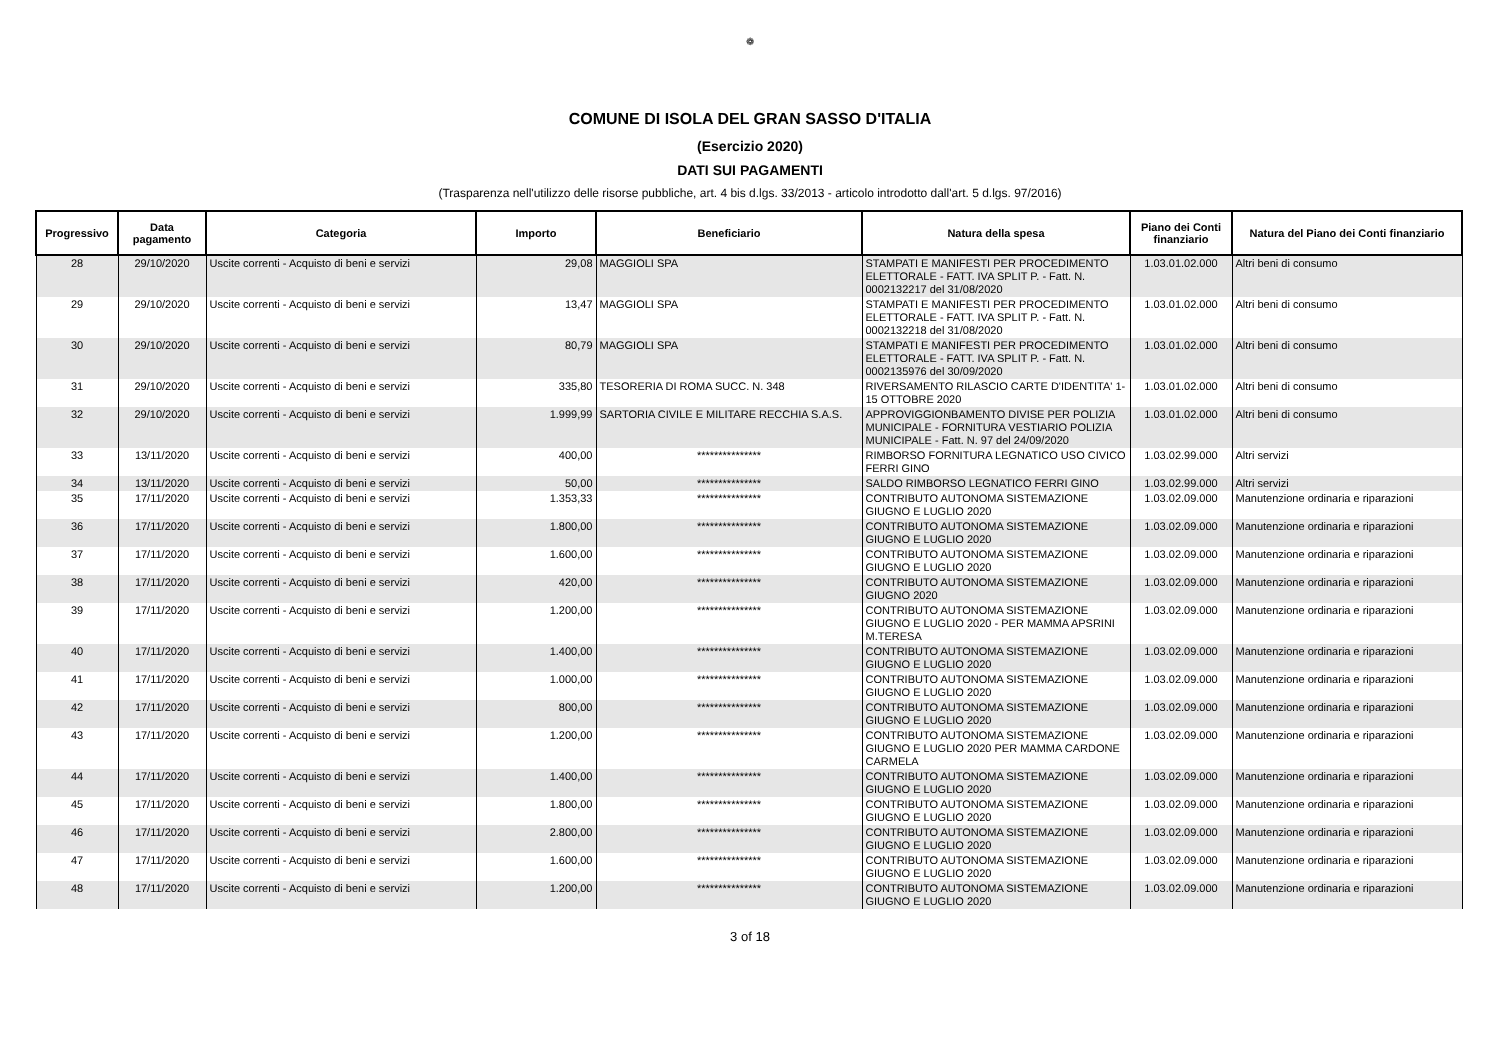❁
COMUNE DI ISOLA DEL GRAN SASSO D'ITALIA
(Esercizio 2020)
DATI SUI PAGAMENTI
(Trasparenza nell'utilizzo delle risorse pubbliche, art. 4 bis d.lgs. 33/2013 - articolo introdotto dall'art. 5 d.lgs. 97/2016)
| Progressivo | Data pagamento | Categoria | Importo | Beneficiario | Natura della spesa | Piano dei Conti finanziario | Natura del Piano dei Conti finanziario |
| --- | --- | --- | --- | --- | --- | --- | --- |
| 28 | 29/10/2020 | Uscite correnti - Acquisto di beni e servizi | 29,08 | MAGGIOLI SPA | STAMPATI E MANIFESTI PER PROCEDIMENTO ELETTORALE - FATT. IVA SPLIT P. - Fatt. N. 0002132217 del 31/08/2020 | 1.03.01.02.000 | Altri beni di consumo |
| 29 | 29/10/2020 | Uscite correnti - Acquisto di beni e servizi | 13,47 | MAGGIOLI SPA | STAMPATI E MANIFESTI PER PROCEDIMENTO ELETTORALE - FATT. IVA SPLIT P. - Fatt. N. 0002132218 del 31/08/2020 | 1.03.01.02.000 | Altri beni di consumo |
| 30 | 29/10/2020 | Uscite correnti - Acquisto di beni e servizi | 80,79 | MAGGIOLI SPA | STAMPATI E MANIFESTI PER PROCEDIMENTO ELETTORALE - FATT. IVA SPLIT P. - Fatt. N. 0002135976 del 30/09/2020 | 1.03.01.02.000 | Altri beni di consumo |
| 31 | 29/10/2020 | Uscite correnti - Acquisto di beni e servizi | 335,80 | TESORERIA DI ROMA SUCC. N. 348 | RIVERSAMENTO RILASCIO CARTE D'IDENTITA' 1-15 OTTOBRE 2020 | 1.03.01.02.000 | Altri beni di consumo |
| 32 | 29/10/2020 | Uscite correnti - Acquisto di beni e servizi | 1.999,99 | SARTORIA CIVILE E MILITARE RECCHIA S.A.S. | APPROVIGGIONBAMENTO DIVISE PER POLIZIA MUNICIPALE - FORNITURA VESTIARIO POLIZIA MUNICIPALE - Fatt. N. 97 del 24/09/2020 | 1.03.01.02.000 | Altri beni di consumo |
| 33 | 13/11/2020 | Uscite correnti - Acquisto di beni e servizi | 400,00 | *************** | RIMBORSO FORNITURA LEGNATICO USO CIVICO FERRI GINO | 1.03.02.99.000 | Altri servizi |
| 34 | 13/11/2020 | Uscite correnti - Acquisto di beni e servizi | 50,00 | *************** | SALDO RIMBORSO LEGNATICO FERRI GINO | 1.03.02.99.000 | Altri servizi |
| 35 | 17/11/2020 | Uscite correnti - Acquisto di beni e servizi | 1.353,33 | *************** | CONTRIBUTO AUTONOMA SISTEMAZIONE GIUGNO E LUGLIO 2020 | 1.03.02.09.000 | Manutenzione ordinaria e riparazioni |
| 36 | 17/11/2020 | Uscite correnti - Acquisto di beni e servizi | 1.800,00 | *************** | CONTRIBUTO AUTONOMA SISTEMAZIONE GIUGNO E LUGLIO 2020 | 1.03.02.09.000 | Manutenzione ordinaria e riparazioni |
| 37 | 17/11/2020 | Uscite correnti - Acquisto di beni e servizi | 1.600,00 | *************** | CONTRIBUTO AUTONOMA SISTEMAZIONE GIUGNO E LUGLIO 2020 | 1.03.02.09.000 | Manutenzione ordinaria e riparazioni |
| 38 | 17/11/2020 | Uscite correnti - Acquisto di beni e servizi | 420,00 | *************** | CONTRIBUTO AUTONOMA SISTEMAZIONE GIUGNO 2020 | 1.03.02.09.000 | Manutenzione ordinaria e riparazioni |
| 39 | 17/11/2020 | Uscite correnti - Acquisto di beni e servizi | 1.200,00 | *************** | CONTRIBUTO AUTONOMA SISTEMAZIONE GIUGNO E LUGLIO 2020 - PER MAMMA APSRINI M.TERESA | 1.03.02.09.000 | Manutenzione ordinaria e riparazioni |
| 40 | 17/11/2020 | Uscite correnti - Acquisto di beni e servizi | 1.400,00 | *************** | CONTRIBUTO AUTONOMA SISTEMAZIONE GIUGNO E LUGLIO 2020 | 1.03.02.09.000 | Manutenzione ordinaria e riparazioni |
| 41 | 17/11/2020 | Uscite correnti - Acquisto di beni e servizi | 1.000,00 | *************** | CONTRIBUTO AUTONOMA SISTEMAZIONE GIUGNO E LUGLIO 2020 | 1.03.02.09.000 | Manutenzione ordinaria e riparazioni |
| 42 | 17/11/2020 | Uscite correnti - Acquisto di beni e servizi | 800,00 | *************** | CONTRIBUTO AUTONOMA SISTEMAZIONE GIUGNO E LUGLIO 2020 | 1.03.02.09.000 | Manutenzione ordinaria e riparazioni |
| 43 | 17/11/2020 | Uscite correnti - Acquisto di beni e servizi | 1.200,00 | *************** | CONTRIBUTO AUTONOMA SISTEMAZIONE GIUGNO E LUGLIO 2020 PER MAMMA CARDONE CARMELA | 1.03.02.09.000 | Manutenzione ordinaria e riparazioni |
| 44 | 17/11/2020 | Uscite correnti - Acquisto di beni e servizi | 1.400,00 | *************** | CONTRIBUTO AUTONOMA SISTEMAZIONE GIUGNO E LUGLIO 2020 | 1.03.02.09.000 | Manutenzione ordinaria e riparazioni |
| 45 | 17/11/2020 | Uscite correnti - Acquisto di beni e servizi | 1.800,00 | *************** | CONTRIBUTO AUTONOMA SISTEMAZIONE GIUGNO E LUGLIO 2020 | 1.03.02.09.000 | Manutenzione ordinaria e riparazioni |
| 46 | 17/11/2020 | Uscite correnti - Acquisto di beni e servizi | 2.800,00 | *************** | CONTRIBUTO AUTONOMA SISTEMAZIONE GIUGNO E LUGLIO 2020 | 1.03.02.09.000 | Manutenzione ordinaria e riparazioni |
| 47 | 17/11/2020 | Uscite correnti - Acquisto di beni e servizi | 1.600,00 | *************** | CONTRIBUTO AUTONOMA SISTEMAZIONE GIUGNO E LUGLIO 2020 | 1.03.02.09.000 | Manutenzione ordinaria e riparazioni |
| 48 | 17/11/2020 | Uscite correnti - Acquisto di beni e servizi | 1.200,00 | *************** | CONTRIBUTO AUTONOMA SISTEMAZIONE GIUGNO E LUGLIO 2020 | 1.03.02.09.000 | Manutenzione ordinaria e riparazioni |
3 of 18